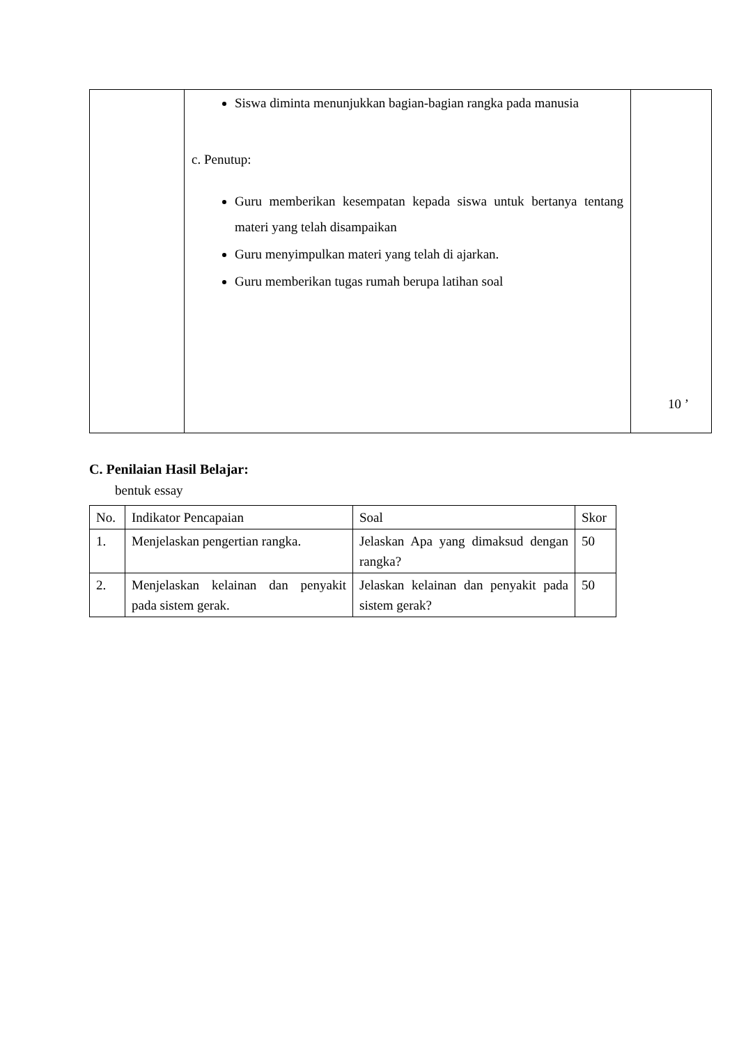| | Siswa diminta menunjukkan bagian-bagian rangka pada manusia c. Penutup: Guru memberikan kesempatan kepada siswa untuk bertanya tentang materi yang telah disampaikan Guru menyimpulkan materi yang telah di ajarkan. Guru memberikan tugas rumah berupa latihan soal | 10 ’ |
C. Penilaian Hasil Belajar:
bentuk essay
| No. | Indikator Pencapaian | Soal | Skor |
| 1. | Menjelaskan pengertian rangka. | Jelaskan Apa yang dimaksud dengan rangka? | 50 |
| 2. | Menjelaskan kelainan dan penyakit pada sistem gerak. | Jelaskan kelainan dan penyakit pada sistem gerak? | 50 |